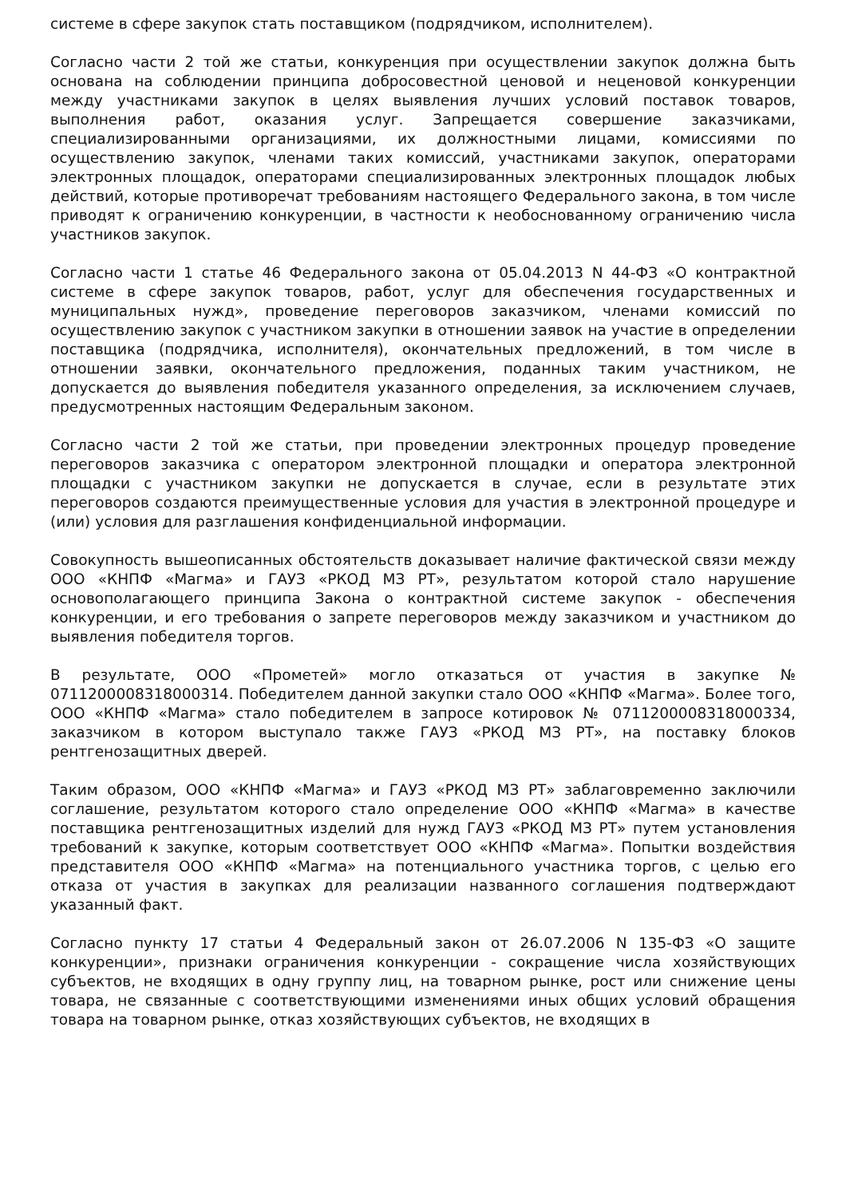системе в сфере закупок стать поставщиком (подрядчиком, исполнителем).
Согласно части 2 той же статьи, конкуренция при осуществлении закупок должна быть основана на соблюдении принципа добросовестной ценовой и неценовой конкуренции между участниками закупок в целях выявления лучших условий поставок товаров, выполнения работ, оказания услуг. Запрещается совершение заказчиками, специализированными организациями, их должностными лицами, комиссиями по осуществлению закупок, членами таких комиссий, участниками закупок, операторами электронных площадок, операторами специализированных электронных площадок любых действий, которые противоречат требованиям настоящего Федерального закона, в том числе приводят к ограничению конкуренции, в частности к необоснованному ограничению числа участников закупок.
Согласно части 1 статье 46 Федерального закона от 05.04.2013 N 44-ФЗ «О контрактной системе в сфере закупок товаров, работ, услуг для обеспечения государственных и муниципальных нужд», проведение переговоров заказчиком, членами комиссий по осуществлению закупок с участником закупки в отношении заявок на участие в определении поставщика (подрядчика, исполнителя), окончательных предложений, в том числе в отношении заявки, окончательного предложения, поданных таким участником, не допускается до выявления победителя указанного определения, за исключением случаев, предусмотренных настоящим Федеральным законом.
Согласно части 2 той же статьи, при проведении электронных процедур проведение переговоров заказчика с оператором электронной площадки и оператора электронной площадки с участником закупки не допускается в случае, если в результате этих переговоров создаются преимущественные условия для участия в электронной процедуре и (или) условия для разглашения конфиденциальной информации.
Совокупность вышеописанных обстоятельств доказывает наличие фактической связи между ООО «КНПФ «Магма» и ГАУЗ «РКОД МЗ РТ», результатом которой стало нарушение основополагающего принципа Закона о контрактной системе закупок - обеспечения конкуренции, и его требования о запрете переговоров между заказчиком и участником до выявления победителя торгов.
В результате, ООО «Прометей» могло отказаться от участия в закупке № 0711200008318000314. Победителем данной закупки стало ООО «КНПФ «Магма». Более того, ООО «КНПФ «Магма» стало победителем в запросе котировок № 0711200008318000334, заказчиком в котором выступало также ГАУЗ «РКОД МЗ РТ», на поставку блоков рентгенозащитных дверей.
Таким образом, ООО «КНПФ «Магма» и ГАУЗ «РКОД МЗ РТ» заблаговременно заключили соглашение, результатом которого стало определение ООО «КНПФ «Магма» в качестве поставщика рентгенозащитных изделий для нужд ГАУЗ «РКОД МЗ РТ» путем установления требований к закупке, которым соответствует ООО «КНПФ «Магма». Попытки воздействия представителя ООО «КНПФ «Магма» на потенциального участника торгов, с целью его отказа от участия в закупках для реализации названного соглашения подтверждают указанный факт.
Согласно пункту 17 статьи 4 Федеральный закон от 26.07.2006 N 135-ФЗ «О защите конкуренции», признаки ограничения конкуренции - сокращение числа хозяйствующих субъектов, не входящих в одну группу лиц, на товарном рынке, рост или снижение цены товара, не связанные с соответствующими изменениями иных общих условий обращения товара на товарном рынке, отказ хозяйствующих субъектов, не входящих в